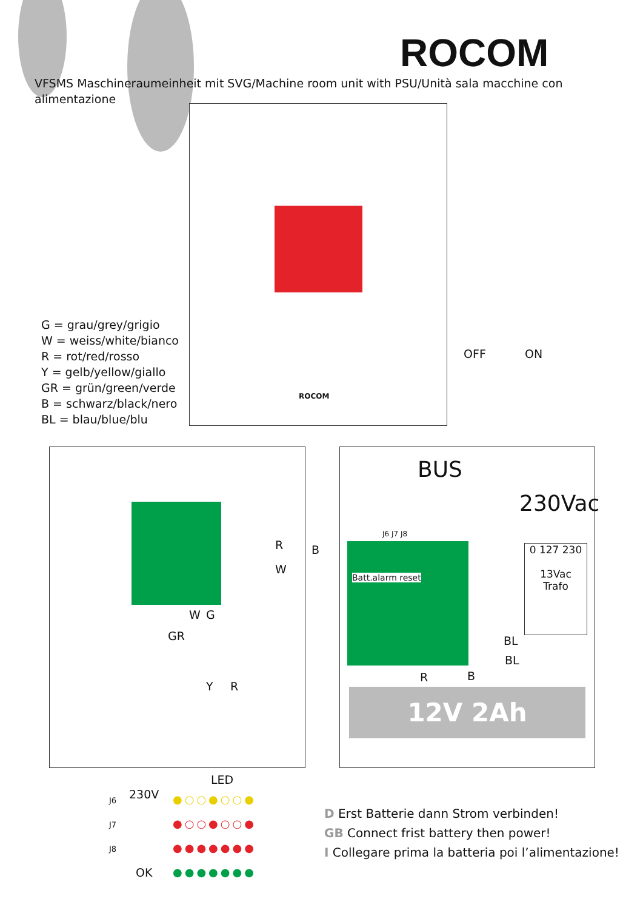ROCOM
VFSMS Maschineraumeinheit mit SVG/Machine room unit with PSU/Unità sala macchine con alimentazione
ROCOM
G = grau/grey/grigio
W = weiss/white/bianco
R = rot/red/rosso
Y = gelb/yellow/giallo
GR = grün/green/verde
B = schwarz/black/nero
BL = blau/blue/blu
OFF ON
R B
W
W G
GR
Y R
BUS
230Vac
J6 J7 J8
Batt.alarm reset
0 127 230
13Vac
Trafo
BL
BL
R B
12V 2Ah
LED
J6
J7
J8
230V
OK
●○○●○○●
●○○●○○●
●●●●●●●
●●●●●●●
D Erst Batterie dann Strom verbinden!
GB Connect frist battery then power!
I Collegare prima la batteria poi l’alimentazione!